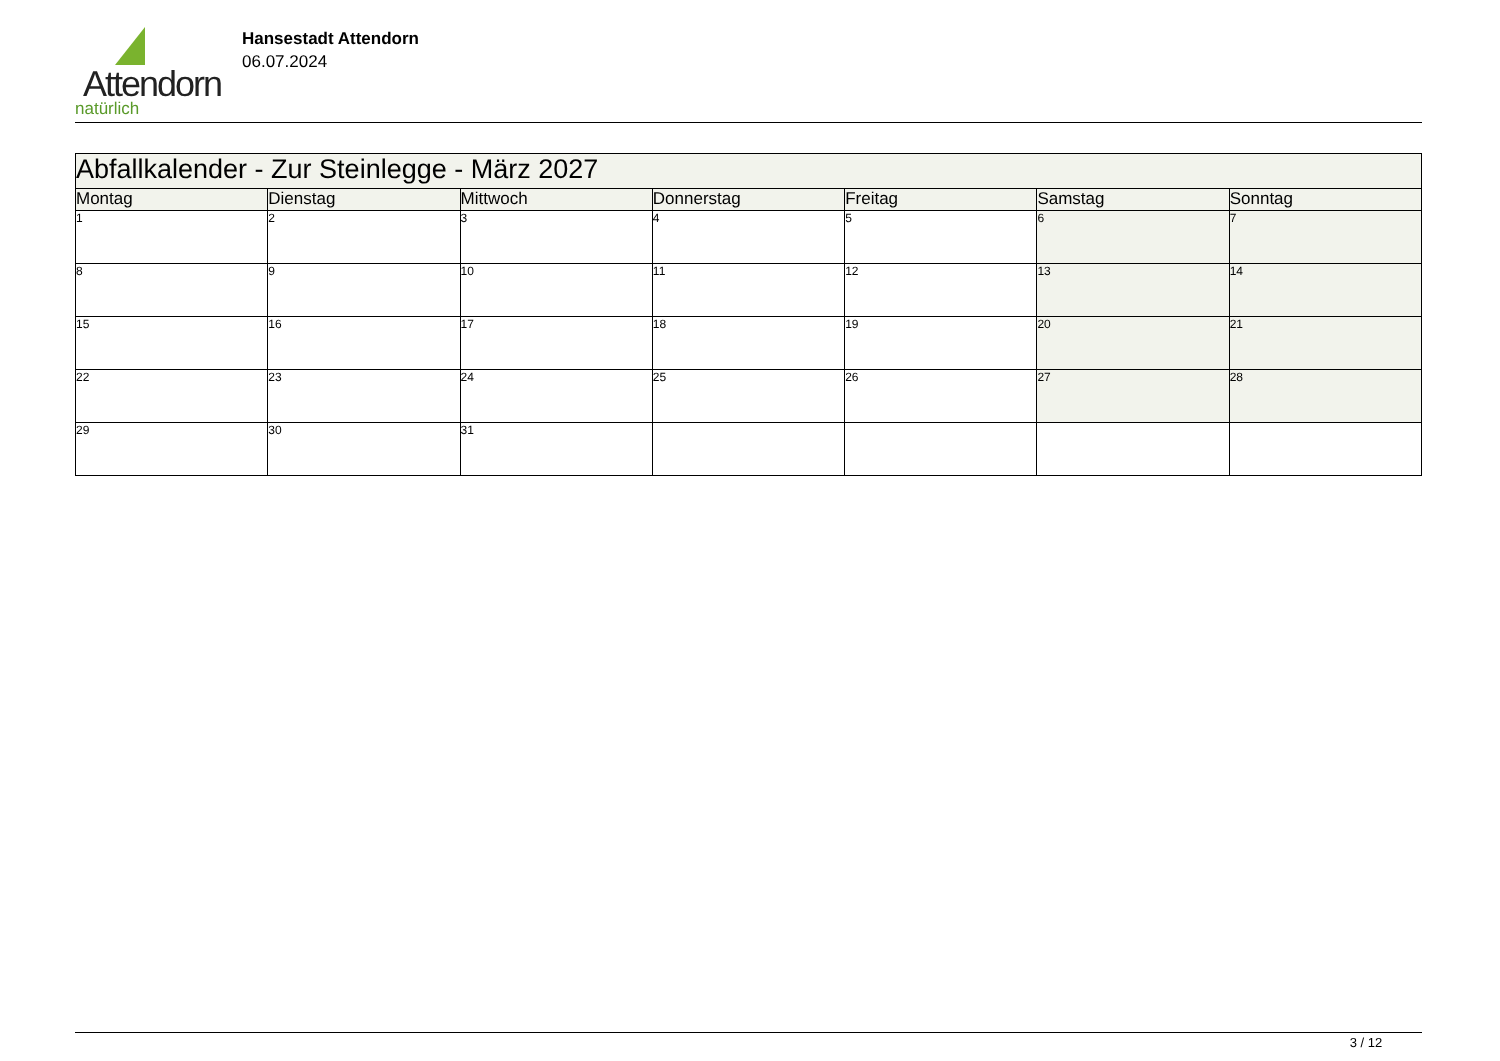Attendorn
natürlich
Hansestadt Attendorn
06.07.2024
| Abfallkalender - Zur Steinlegge - März 2027 | | | | | | |
| Montag | Dienstag | Mittwoch | Donnerstag | Freitag | Samstag | Sonntag |
| 1 | 2 | 3 | 4 | 5 | 6 | 7 |
| 8 | 9 | 10 | 11 | 12 | 13 | 14 |
| 15 | 16 | 17 | 18 | 19 | 20 | 21 |
| 22 | 23 | 24 | 25 | 26 | 27 | 28 |
| 29 | 30 | 31 | | | | |
3 / 12